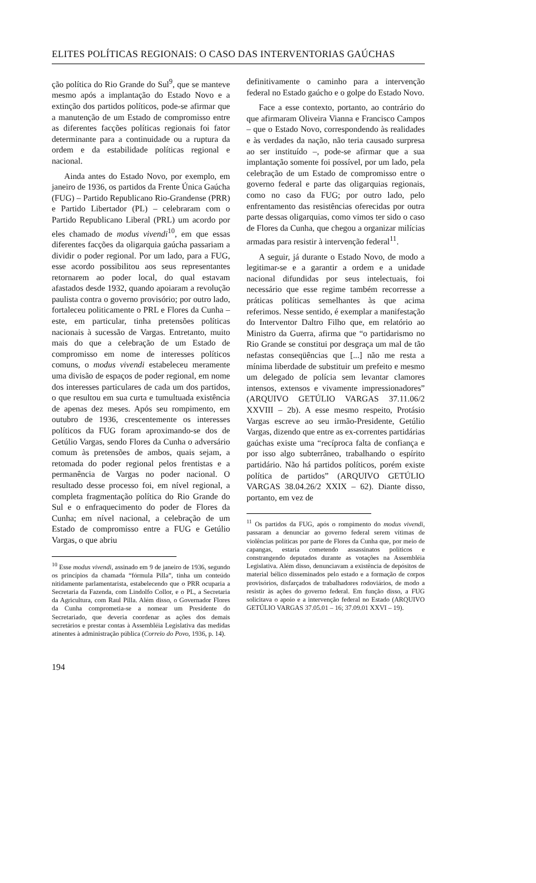ELITES POLÍTICAS REGIONAIS: O CASO DAS INTERVENTORIAS GAÚCHAS
ção política do Rio Grande do Sul<sup>9</sup>, que se manteve mesmo após a implantação do Estado Novo e a extinção dos partidos políticos, pode-se afirmar que a manutenção de um Estado de compromisso entre as diferentes facções políticas regionais foi fator determinante para a continuidade ou a ruptura da ordem e da estabilidade políticas regional e nacional.
Ainda antes do Estado Novo, por exemplo, em janeiro de 1936, os partidos da Frente Única Gaúcha (FUG) – Partido Republicano Rio-Grandense (PRR) e Partido Libertador (PL) – celebraram com o Partido Republicano Liberal (PRL) um acordo por eles chamado de modus vivendi<sup>10</sup>, em que essas diferentes facções da oligarquia gaúcha passariam a dividir o poder regional. Por um lado, para a FUG, esse acordo possibilitou aos seus representantes retornarem ao poder local, do qual estavam afastados desde 1932, quando apoiaram a revolução paulista contra o governo provisório; por outro lado, fortaleceu politicamente o PRL e Flores da Cunha – este, em particular, tinha pretensões políticas nacionais à sucessão de Vargas. Entretanto, muito mais do que a celebração de um Estado de compromisso em nome de interesses políticos comuns, o modus vivendi estabeleceu meramente uma divisão de espaços de poder regional, em nome dos interesses particulares de cada um dos partidos, o que resultou em sua curta e tumultuada existência de apenas dez meses. Após seu rompimento, em outubro de 1936, crescentemente os interesses políticos da FUG foram aproximando-se dos de Getúlio Vargas, sendo Flores da Cunha o adversário comum às pretensões de ambos, quais sejam, a retomada do poder regional pelos frentistas e a permanência de Vargas no poder nacional. O resultado desse processo foi, em nível regional, a completa fragmentação política do Rio Grande do Sul e o enfraquecimento do poder de Flores da Cunha; em nível nacional, a celebração de um Estado de compromisso entre a FUG e Getúlio Vargas, o que abriu
<sup>10</sup> Esse modus vivendi, assinado em 9 de janeiro de 1936, segundo os princípios da chamada “fórmula Pilla”, tinha um conteúdo nitidamente parlamentarista, estabelecendo que o PRR ocuparia a Secretaria da Fazenda, com Lindolfo Collor, e o PL, a Secretaria da Agricultura, com Raul Pilla. Além disso, o Governador Flores da Cunha comprometia-se a nomear um Presidente do Secretariado, que deveria coordenar as ações dos demais secretários e prestar contas à Assembléia Legislativa das medidas atinentes à administração pública (Correio do Povo, 1936, p. 14).
definitivamente o caminho para a intervenção federal no Estado gaúcho e o golpe do Estado Novo.
Face a esse contexto, portanto, ao contrário do que afirmaram Oliveira Vianna e Francisco Campos – que o Estado Novo, correspondendo às realidades e às verdades da nação, não teria causado surpresa ao ser instituído –, pode-se afirmar que a sua implantação somente foi possível, por um lado, pela celebração de um Estado de compromisso entre o governo federal e parte das oligarquias regionais, como no caso da FUG; por outro lado, pelo enfrentamento das resistências oferecidas por outra parte dessas oligarquias, como vimos ter sido o caso de Flores da Cunha, que chegou a organizar milícias armadas para resistir à intervenção federal<sup>11</sup>.
A seguir, já durante o Estado Novo, de modo a legitimar-se e a garantir a ordem e a unidade nacional difundidas por seus intelectuais, foi necessário que esse regime também recorresse a práticas políticas semelhantes às que acima referimos. Nesse sentido, é exemplar a manifestação do Interventor Daltro Filho que, em relatório ao Ministro da Guerra, afirma que “o partidarismo no Rio Grande se constitui por desgraça um mal de tão nefastas conseqüências que [...] não me resta a mínima liberdade de substituir um prefeito e mesmo um delegado de polícia sem levantar clamores intensos, extensos e vivamente impressionadores” (ARQUIVO GETÚLIO VARGAS 37.11.06/2 XXVIII – 2b). A esse mesmo respeito, Protásio Vargas escreve ao seu irmão-Presidente, Getúlio Vargas, dizendo que entre as ex-correntes partidárias gaúchas existe uma “recíproca falta de confiança e por isso algo subterrâneo, trabalhando o espírito partidário. Não há partidos políticos, porém existe política de partidos” (ARQUIVO GETÚLIO VARGAS 38.04.26/2 XXIX – 62). Diante disso, portanto, em vez de
<sup>11</sup> Os partidos da FUG, após o rompimento do modus vivendi, passaram a denunciar ao governo federal serem vítimas de violências políticas por parte de Flores da Cunha que, por meio de capangas, estaria cometendo assassinatos políticos e constrangendo deputados durante as votações na Assembléia Legislativa. Além disso, denunciavam a existência de depósitos de material bélico disseminados pelo estado e a formação de corpos provisórios, disfarçados de trabalhadores rodoviários, de modo a resistir às ações do governo federal. Em função disso, a FUG solicitava o apoio e a intervenção federal no Estado (ARQUIVO GETÚLIO VARGAS 37.05.01 – 16; 37.09.01 XXVI – 19).
194